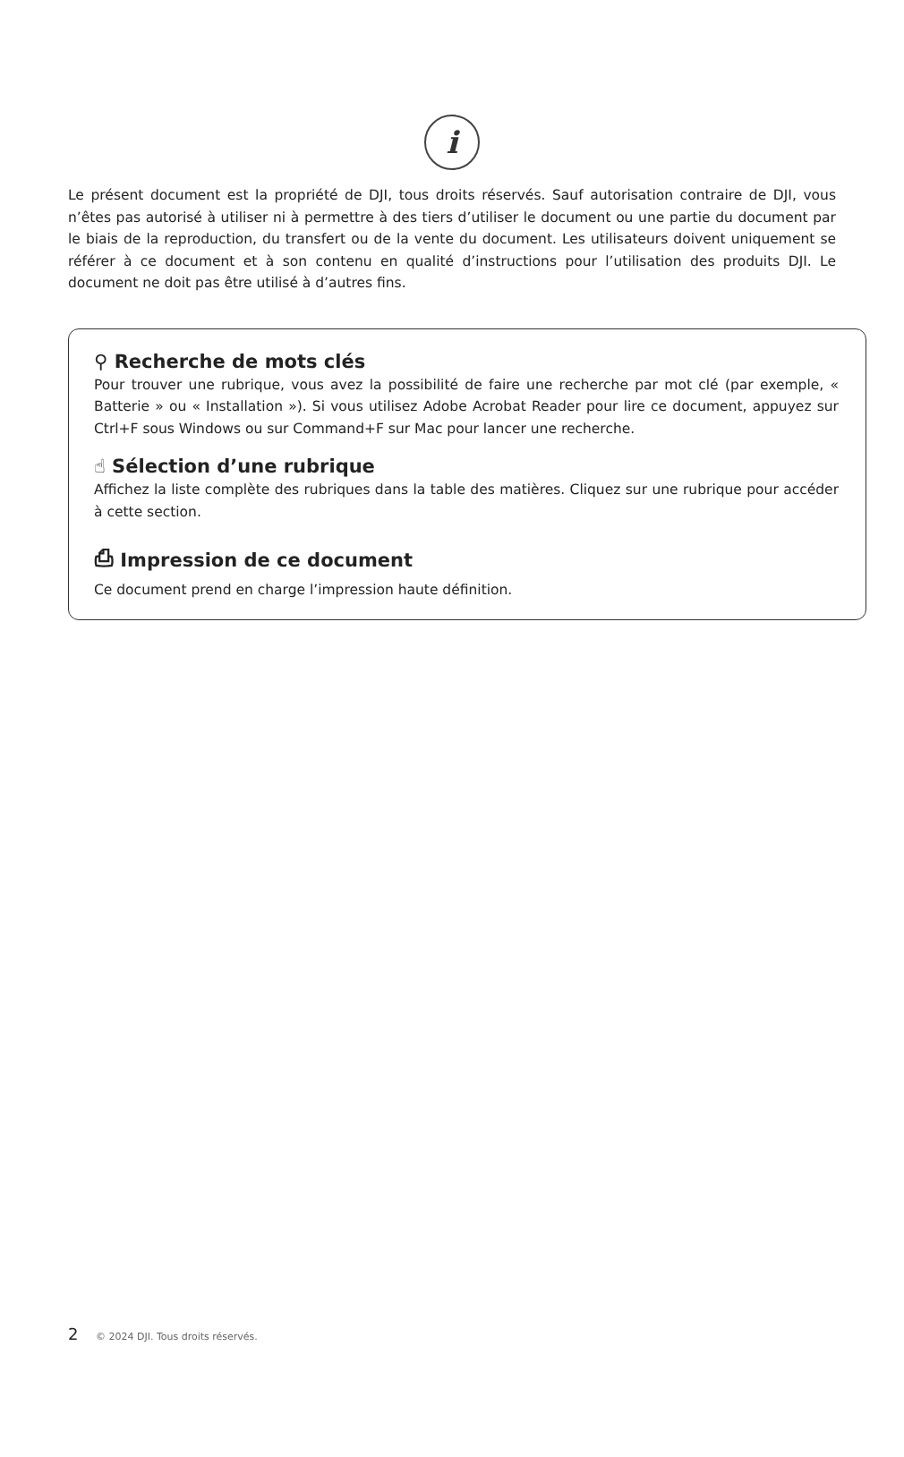i
Le présent document est la propriété de DJI, tous droits réservés. Sauf autorisation contraire de DJI, vous n’êtes pas autorisé à utiliser ni à permettre à des tiers d’utiliser le document ou une partie du document par le biais de la reproduction, du transfert ou de la vente du document. Les utilisateurs doivent uniquement se référer à ce document et à son contenu en qualité d’instructions pour l’utilisation des produits DJI. Le document ne doit pas être utilisé à d’autres fins.
⚲ Recherche de mots clés
Pour trouver une rubrique, vous avez la possibilité de faire une recherche par mot clé (par exemple, « Batterie » ou « Installation »). Si vous utilisez Adobe Acrobat Reader pour lire ce document, appuyez sur Ctrl+F sous Windows ou sur Command+F sur Mac pour lancer une recherche.
☝ Sélection d’une rubrique
Affichez la liste complète des rubriques dans la table des matières. Cliquez sur une rubrique pour accéder à cette section.
⎙ Impression de ce document
Ce document prend en charge l’impression haute définition.
2 © 2024 DJI. Tous droits réservés.